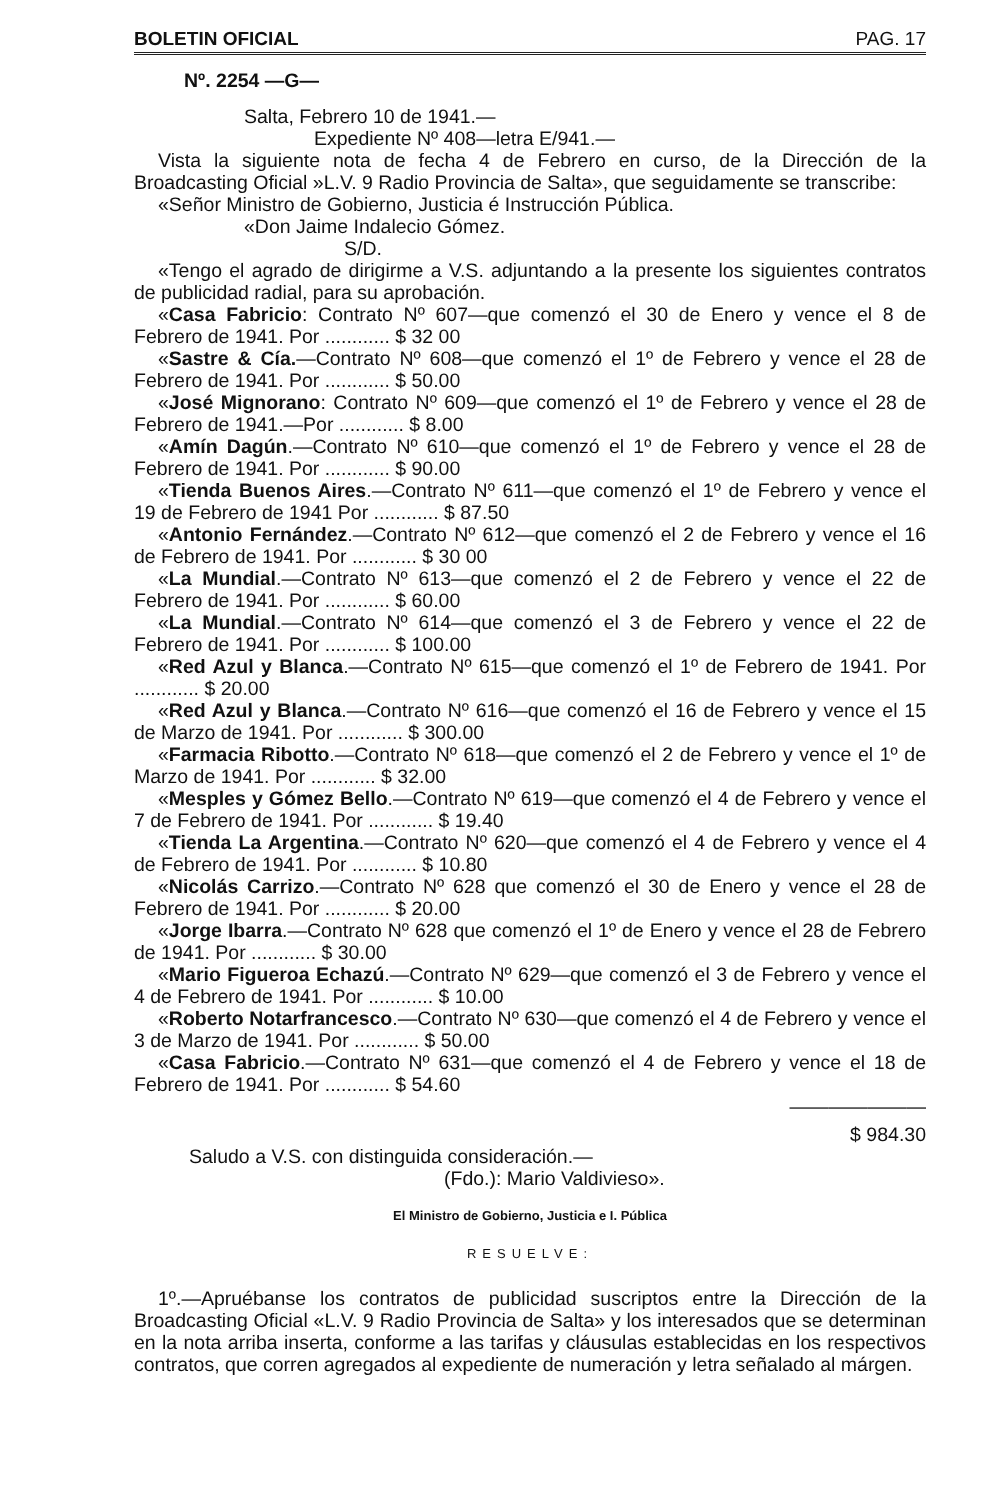BOLETIN OFICIAL PAG. 17
Nº. 2254 —G—
Salta, Febrero 10 de 1941.—
Expediente Nº 408—letra E/941.—
Vista la siguiente nota de fecha 4 de Febrero en curso, de la Dirección de la Broadcasting Oficial »L.V. 9 Radio Provincia de Salta», que seguidamente se transcribe:
«Señor Ministro de Gobierno, Justicia é Instrucción Pública.
«Don Jaime Indalecio Gómez.
S/D.
«Tengo el agrado de dirigirme a V.S. adjuntando a la presente los siguientes contratos de publicidad radial, para su aprobación.
«Casa Fabricio: Contrato Nº 607—que comenzó el 30 de Enero y vence el 8 de Febrero de 1941. Por ............ $ 32 00
«Sastre & Cía.—Contrato Nº 608—que comenzó el 1º de Febrero y vence el 28 de Febrero de 1941. Por ............ $ 50.00
«José Mignorano: Contrato Nº 609—que comenzó el 1º de Febrero y vence el 28 de Febrero de 1941.—Por ............ $ 8.00
«Amín Dagún.—Contrato Nº 610—que comenzó el 1º de Febrero y vence el 28 de Febrero de 1941. Por ............ $ 90.00
«Tienda Buenos Aires.—Contrato Nº 611—que comenzó el 1º de Febrero y vence el 19 de Febrero de 1941 Por ............ $ 87.50
«Antonio Fernández.—Contrato Nº 612—que comenzó el 2 de Febrero y vence el 16 de Febrero de 1941. Por ............ $ 30 00
«La Mundial.—Contrato Nº 613—que comenzó el 2 de Febrero y vence el 22 de Febrero de 1941. Por ............ $ 60.00
«La Mundial.—Contrato Nº 614—que comenzó el 3 de Febrero y vence el 22 de Febrero de 1941. Por ............ $ 100.00
«Red Azul y Blanca.—Contrato Nº 615—que comenzó el 1º de Febrero de 1941. Por ............ $ 20.00
«Red Azul y Blanca.—Contrato Nº 616—que comenzó el 16 de Febrero y vence el 15 de Marzo de 1941. Por ............ $ 300.00
«Farmacia Ribotto.—Contrato Nº 618—que comenzó el 2 de Febrero y vence el 1º de Marzo de 1941. Por ............ $ 32.00
«Mesples y Gómez Bello.—Contrato Nº 619—que comenzó el 4 de Febrero y vence el 7 de Febrero de 1941. Por ............ $ 19.40
«Tienda La Argentina.—Contrato Nº 620—que comenzó el 4 de Febrero y vence el 4 de Febrero de 1941. Por ............ $ 10.80
«Nicolás Carrizo.—Contrato Nº 628 que comenzó el 30 de Enero y vence el 28 de Febrero de 1941. Por ............ $ 20.00
«Jorge Ibarra.—Contrato Nº 628 que comenzó el 1º de Enero y vence el 28 de Febrero de 1941. Por ............ $ 30.00
«Mario Figueroa Echazú.—Contrato Nº 629—que comenzó el 3 de Febrero y vence el 4 de Febrero de 1941. Por ............ $ 10.00
«Roberto Notarfrancesco.—Contrato Nº 630—que comenzó el 4 de Febrero y vence el 3 de Marzo de 1941. Por ............ $ 50.00
«Casa Fabricio.—Contrato Nº 631—que comenzó el 4 de Febrero y vence el 18 de Febrero de 1941. Por ............ $ 54.60
———————
$ 984.30
Saludo a V.S. con distinguida consideración.—
(Fdo.): Mario Valdivieso».
El Ministro de Gobierno, Justicia e I. Pública
RESUELVE:
1º.—Apruébanse los contratos de publicidad suscriptos entre la Dirección de la Broadcasting Oficial «L.V. 9 Radio Provincia de Salta» y los interesados que se determinan en la nota arriba inserta, conforme a las tarifas y cláusulas establecidas en los respectivos contratos, que corren agregados al expediente de numeración y letra señalado al márgen.